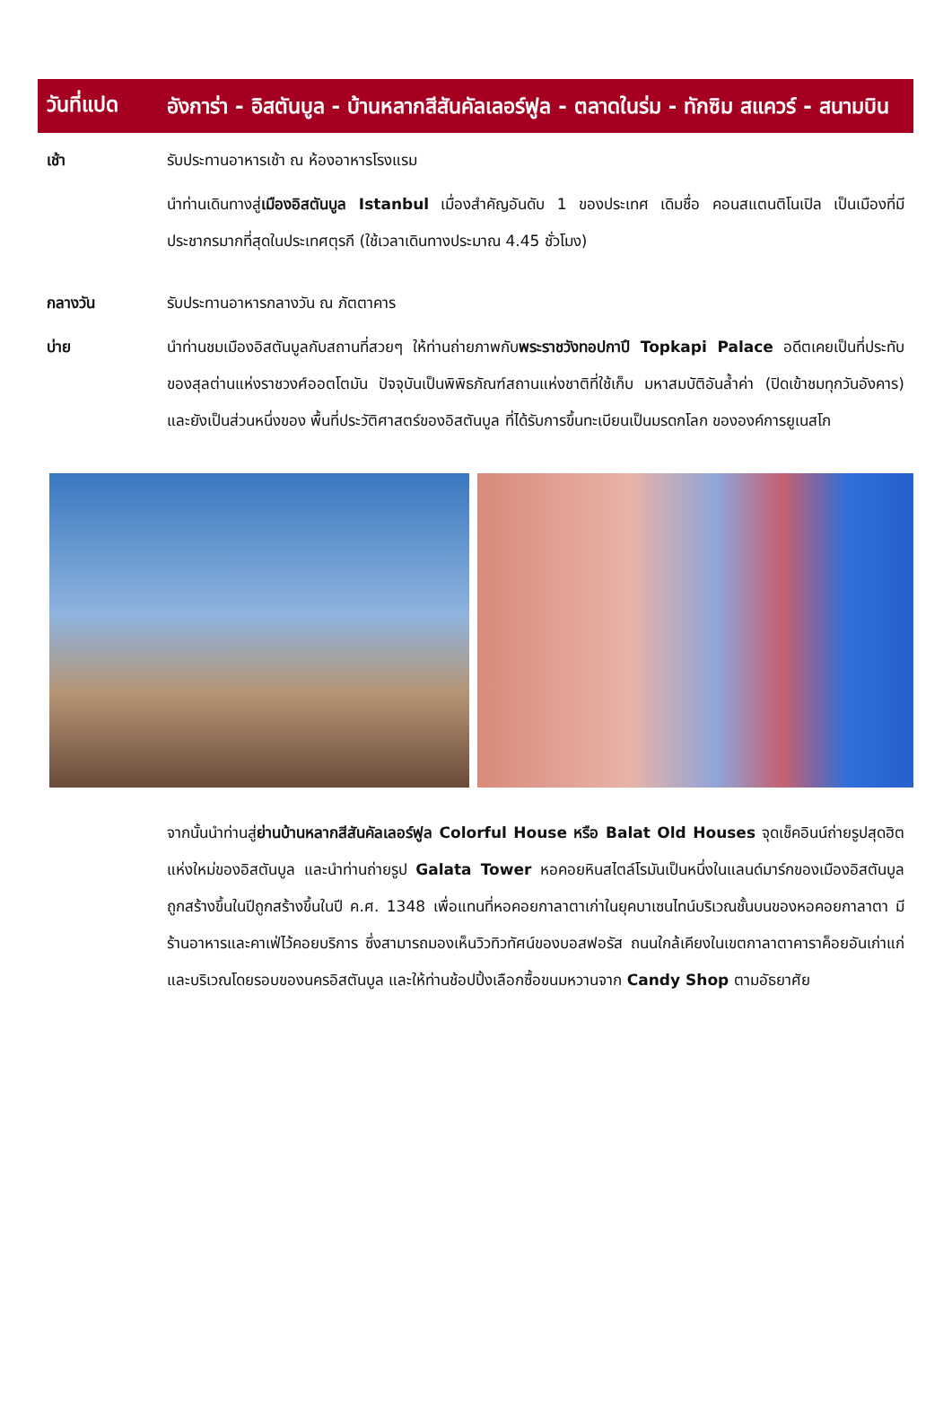วันที่แปด
อังการ่า - อิสตันบูล - บ้านหลากสีสันคัลเลอร์ฟูล - ตลาดในร่ม - ทักซิม สแควร์ - สนามบิน
เช้า รับประทานอาหารเช้า ณ ห้องอาหารโรงแรม
นำท่านเดินทางสู่เมืองอิสตันบูล Istanbul เมื่องสำคัญอันดับ 1 ของประเทศ เดิมชื่อ คอนสแตนติโนเปิล เป็นเมืองที่มีประชากรมากที่สุดในประเทศตุรกี (ใช้เวลาเดินทางประมาณ 4.45 ชั่วโมง)
กลางวัน รับประทานอาหารกลางวัน ณ ภัตตาคาร
บ่าย นำท่านชมเมืองอิสตันบูลกับสถานที่สวยๆ ให้ท่านถ่ายภาพกับพระราชวังทอปกาปึ Topkapi Palace อดีตเคยเป็นที่ประทับของสุลต่านแห่งราชวงศ์ออตโตมัน ปัจจุบันเป็นพิพิธภัณฑ์สถานแห่งชาติที่ใช้เก็บ มหาสมบัติอันล้ำค่า (ปิดเข้าชมทุกวันอังคาร) และยังเป็นส่วนหนึ่งของ พื้นที่ประวัติศาสตร์ของอิสตันบูล ที่ได้รับการขึ้นทะเบียนเป็นมรดกโลก ขององค์การยูเนสโก
จากนั้นนำท่านสู่ย่านบ้านหลากสีสันคัลเลอร์ฟูล Colorful House หรือ Balat Old Houses จุดเช็คอินน์ถ่ายรูปสุดฮิตแห่งใหม่ของอิสตันบูล และนำท่านถ่ายรูป Galata Tower หอคอยหินสไตล์โรมันเป็นหนึ่งในแลนด์มาร์กของเมืองอิสตันบูล ถูกสร้างขึ้นในปีถูกสร้างขึ้นในปี ค.ศ. 1348 เพื่อแทนที่หอคอยกาลาตาเก่าในยุคบาเซนไทน์บริเวณชั้นบนของหอคอยกาลาตา มีร้านอาหารและคาเฟ่ไว้คอยบริการ ซึ่งสามารถมองเห็นวิวทิวทัศน์ของบอสฟอรัส ถนนใกล้เคียงในเขตกาลาตาคาราค็อยอันเก่าแก่ และบริเวณโดยรอบของนครอิสตันบูล และให้ท่านช้อปปิ้งเลือกซื้อขนมหวานจาก Candy Shop ตามอัธยาศัย